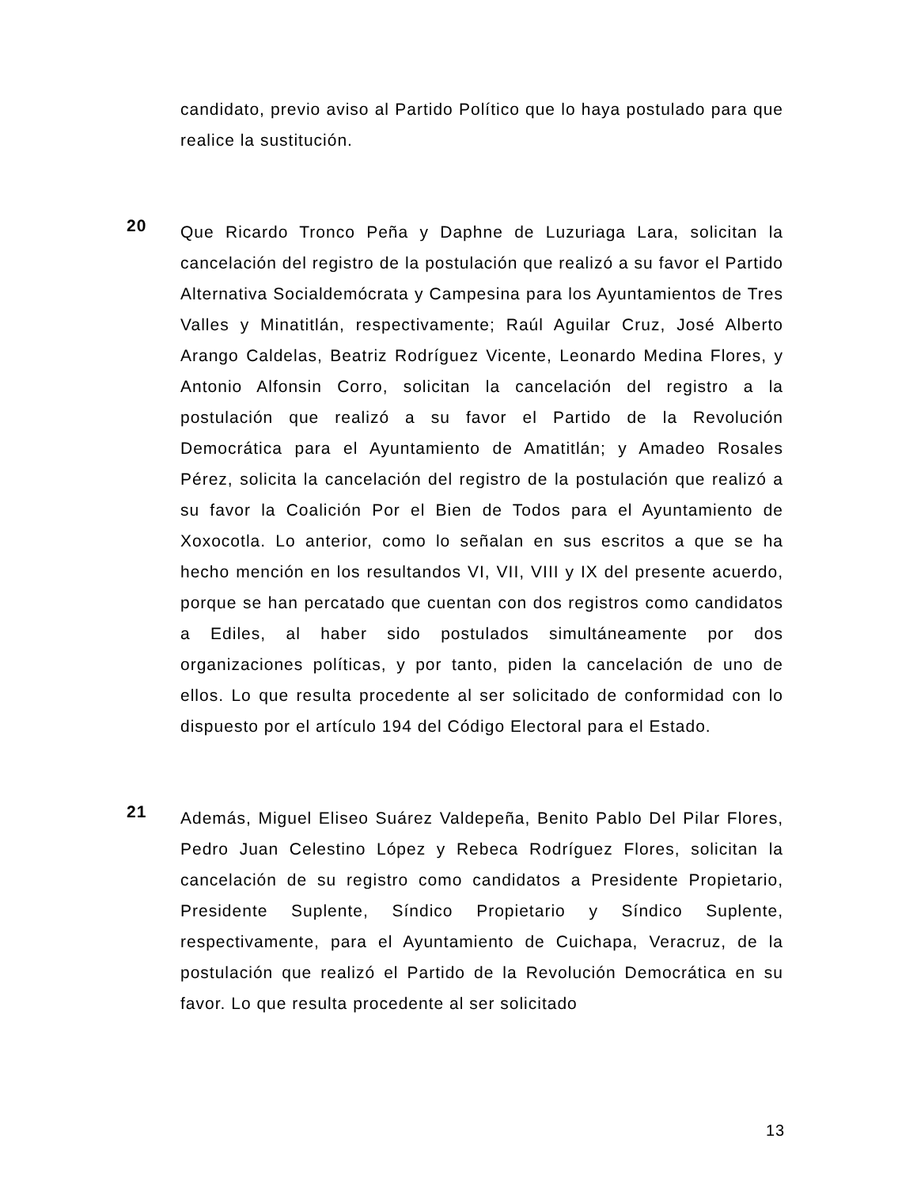candidato, previo aviso al Partido Político que lo haya postulado para que realice la sustitución.
20
Que Ricardo Tronco Peña y Daphne de Luzuriaga Lara, solicitan la cancelación del registro de la postulación que realizó a su favor el Partido Alternativa Socialdemócrata y Campesina para los Ayuntamientos de Tres Valles y Minatitlán, respectivamente; Raúl Aguilar Cruz, José Alberto Arango Caldelas, Beatriz Rodríguez Vicente, Leonardo Medina Flores, y Antonio Alfonsin Corro, solicitan la cancelación del registro a la postulación que realizó a su favor el Partido de la Revolución Democrática para el Ayuntamiento de Amatitlán; y Amadeo Rosales Pérez, solicita la cancelación del registro de la postulación que realizó a su favor la Coalición Por el Bien de Todos para el Ayuntamiento de Xoxocotla. Lo anterior, como lo señalan en sus escritos a que se ha hecho mención en los resultandos VI, VII, VIII y IX del presente acuerdo, porque se han percatado que cuentan con dos registros como candidatos a Ediles, al haber sido postulados simultáneamente por dos organizaciones políticas, y por tanto, piden la cancelación de uno de ellos. Lo que resulta procedente al ser solicitado de conformidad con lo dispuesto por el artículo 194 del Código Electoral para el Estado.
21
Además, Miguel Eliseo Suárez Valdepeña, Benito Pablo Del Pilar Flores, Pedro Juan Celestino López y Rebeca Rodríguez Flores, solicitan la cancelación de su registro como candidatos a Presidente Propietario, Presidente Suplente, Síndico Propietario y Síndico Suplente, respectivamente, para el Ayuntamiento de Cuichapa, Veracruz, de la postulación que realizó el Partido de la Revolución Democrática en su favor. Lo que resulta procedente al ser solicitado
13